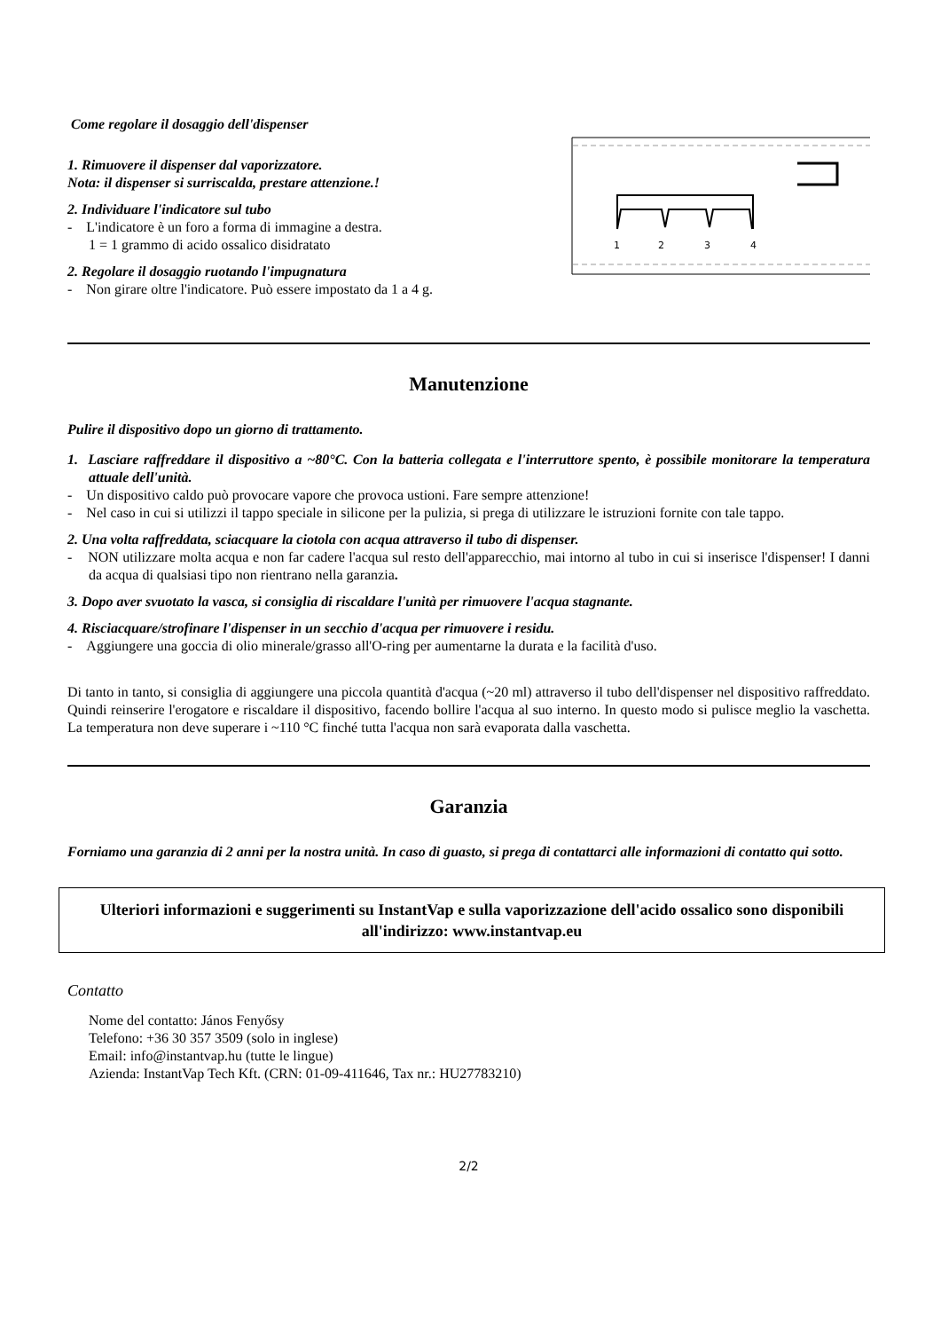Come regolare il dosaggio dell'dispenser
1. Rimuovere il dispenser dal vaporizzatore.
Nota: il dispenser si surriscalda, prestare attenzione.!
2. Individuare l'indicatore sul tubo
- L'indicatore è un foro a forma di immagine a destra.
1 = 1 grammo di acido ossalico disidratato
2. Regolare il dosaggio ruotando l'impugnatura
- Non girare oltre l'indicatore. Può essere impostato da 1 a 4 g.
1
2
3
4
Manutenzione
Pulire il dispositivo dopo un giorno di trattamento.
1. Lasciare raffreddare il dispositivo a ~80°C. Con la batteria collegata e l'interruttore spento, è possibile monitorare la temperatura attuale dell'unità.
- Un dispositivo caldo può provocare vapore che provoca ustioni. Fare sempre attenzione!
- Nel caso in cui si utilizzi il tappo speciale in silicone per la pulizia, si prega di utilizzare le istruzioni fornite con tale tappo.
2. Una volta raffreddata, sciacquare la ciotola con acqua attraverso il tubo di dispenser.
- NON utilizzare molta acqua e non far cadere l'acqua sul resto dell'apparecchio, mai intorno al tubo in cui si inserisce l'dispenser! I danni da acqua di qualsiasi tipo non rientrano nella garanzia.
3. Dopo aver svuotato la vasca, si consiglia di riscaldare l'unità per rimuovere l'acqua stagnante.
4. Risciacquare/strofinare l'dispenser in un secchio d'acqua per rimuovere i residu.
- Aggiungere una goccia di olio minerale/grasso all'O-ring per aumentarne la durata e la facilità d'uso.
Di tanto in tanto, si consiglia di aggiungere una piccola quantità d'acqua (~20 ml) attraverso il tubo dell'dispenser nel dispositivo raffreddato. Quindi reinserire l'erogatore e riscaldare il dispositivo, facendo bollire l'acqua al suo interno. In questo modo si pulisce meglio la vaschetta. La temperatura non deve superare i ~110 °C finché tutta l'acqua non sarà evaporata dalla vaschetta.
Garanzia
Forniamo una garanzia di 2 anni per la nostra unità. In caso di guasto, si prega di contattarci alle informazioni di contatto qui sotto.
Ulteriori informazioni e suggerimenti su InstantVap e sulla vaporizzazione dell'acido ossalico sono disponibili all'indirizzo: www.instantvap.eu
Contatto
Nome del contatto: János Fenyősy
Telefono: +36 30 357 3509 (solo in inglese)
Email: info@instantvap.hu (tutte le lingue)
Azienda: InstantVap Tech Kft. (CRN: 01-09-411646, Tax nr.: HU27783210)
2/2